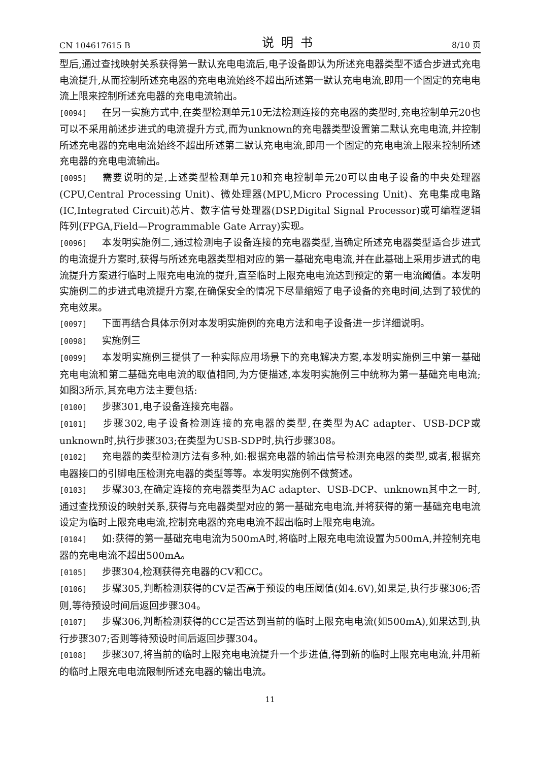CN 104617615 B 说明书 8/10 页
型后,通过查找映射关系获得第一默认充电电流后,电子设备即认为所述充电器类型不适合步进式充电电流提升,从而控制所述充电器的充电电流始终不超出所述第一默认充电电流,即用一个固定的充电电流上限来控制所述充电器的充电电流输出。
[0094] 在另一实施方式中,在类型检测单元10无法检测连接的充电器的类型时,充电控制单元20也可以不采用前述步进式的电流提升方式,而为unknown的充电器类型设置第二默认充电电流,并控制所述充电器的充电电流始终不超出所述第二默认充电电流,即用一个固定的充电电流上限来控制所述充电器的充电电流输出。
[0095] 需要说明的是,上述类型检测单元10和充电控制单元20可以由电子设备的中央处理器(CPU,Central Processing Unit)、微处理器(MPU,Micro Processing Unit)、充电集成电路(IC,Integrated Circuit)芯片、数字信号处理器(DSP,Digital Signal Processor)或可编程逻辑阵列(FPGA,Field—Programmable Gate Array)实现。
[0096] 本发明实施例二,通过检测电子设备连接的充电器类型,当确定所述充电器类型适合步进式的电流提升方案时,获得与所述充电器类型相对应的第一基础充电电流,并在此基础上采用步进式的电流提升方案进行临时上限充电电流的提升,直至临时上限充电电流达到预定的第一电流阈值。本发明实施例二的步进式电流提升方案,在确保安全的情况下尽量缩短了电子设备的充电时间,达到了较优的充电效果。
[0097] 下面再结合具体示例对本发明实施例的充电方法和电子设备进一步详细说明。
[0098] 实施例三
[0099] 本发明实施例三提供了一种实际应用场景下的充电解决方案,本发明实施例三中第一基础充电电流和第二基础充电电流的取值相同,为方便描述,本发明实施例三中统称为第一基础充电电流;如图3所示,其充电方法主要包括:
[0100] 步骤301,电子设备连接充电器。
[0101] 步骤302,电子设备检测连接的充电器的类型,在类型为AC adapter、USB-DCP或unknown时,执行步骤303;在类型为USB-SDP时,执行步骤308。
[0102] 充电器的类型检测方法有多种,如:根据充电器的输出信号检测充电器的类型,或者,根据充电器接口的引脚电压检测充电器的类型等等。本发明实施例不做赘述。
[0103] 步骤303,在确定连接的充电器类型为AC adapter、USB-DCP、unknown其中之一时,通过查找预设的映射关系,获得与充电器类型对应的第一基础充电电流,并将获得的第一基础充电电流设定为临时上限充电电流,控制充电器的充电电流不超出临时上限充电电流。
[0104] 如:获得的第一基础充电电流为500mA时,将临时上限充电电流设置为500mA,并控制充电器的充电电流不超出500mA。
[0105] 步骤304,检测获得充电器的CV和CC。
[0106] 步骤305,判断检测获得的CV是否高于预设的电压阈值(如4.6V),如果是,执行步骤306;否则,等待预设时间后返回步骤304。
[0107] 步骤306,判断检测获得的CC是否达到当前的临时上限充电电流(如500mA),如果达到,执行步骤307;否则等待预设时间后返回步骤304。
[0108] 步骤307,将当前的临时上限充电电流提升一个步进值,得到新的临时上限充电电流,并用新的临时上限充电电流限制所述充电器的输出电流。
11